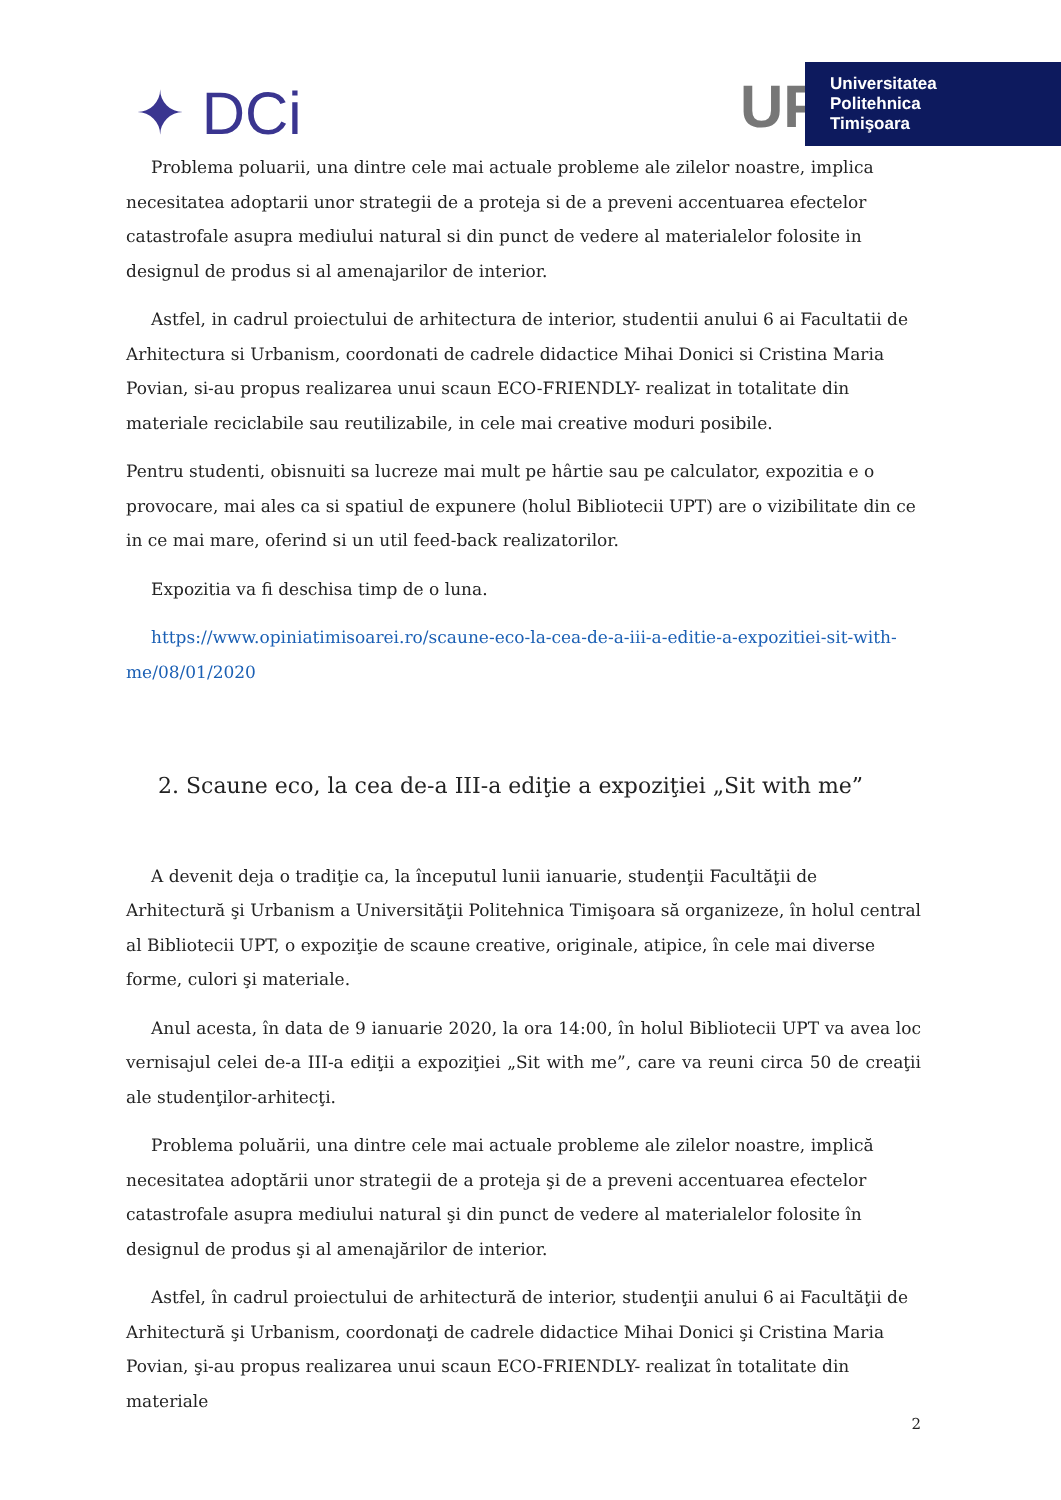✦ DCi
UP
Universitatea
Politehnica
Timişoara
Problema poluarii, una dintre cele mai actuale probleme ale zilelor noastre, implica necesitatea adoptarii unor strategii de a proteja si de a preveni accentuarea efectelor catastrofale asupra mediului natural si din punct de vedere al materialelor folosite in designul de produs si al amenajarilor de interior.
Astfel, in cadrul proiectului de arhitectura de interior, studentii anului 6 ai Facultatii de Arhitectura si Urbanism, coordonati de cadrele didactice Mihai Donici si Cristina Maria Povian, si-au propus realizarea unui scaun ECO-FRIENDLY- realizat in totalitate din materiale reciclabile sau reutilizabile, in cele mai creative moduri posibile.
Pentru studenti, obisnuiti sa lucreze mai mult pe hârtie sau pe calculator, expozitia e o provocare, mai ales ca si spatiul de expunere (holul Bibliotecii UPT) are o vizibilitate din ce in ce mai mare, oferind si un util feed-back realizatorilor.
Expozitia va fi deschisa timp de o luna.
https://www.opiniatimisoarei.ro/scaune-eco-la-cea-de-a-iii-a-editie-a-expozitiei-sit-with-me/08/01/2020
2. Scaune eco, la cea de-a III-a ediţie a expoziţiei „Sit with me”
A devenit deja o tradiţie ca, la începutul lunii ianuarie, studenţii Facultăţii de Arhitectură şi Urbanism a Universităţii Politehnica Timişoara să organizeze, în holul central al Bibliotecii UPT, o expoziţie de scaune creative, originale, atipice, în cele mai diverse forme, culori şi materiale.
Anul acesta, în data de 9 ianuarie 2020, la ora 14:00, în holul Bibliotecii UPT va avea loc vernisajul celei de-a III-a ediţii a expoziţiei „Sit with me”, care va reuni circa 50 de creaţii ale studenţilor-arhitecţi.
Problema poluării, una dintre cele mai actuale probleme ale zilelor noastre, implică necesitatea adoptării unor strategii de a proteja şi de a preveni accentuarea efectelor catastrofale asupra mediului natural şi din punct de vedere al materialelor folosite în designul de produs şi al amenajărilor de interior.
Astfel, în cadrul proiectului de arhitectură de interior, studenţii anului 6 ai Facultăţii de Arhitectură şi Urbanism, coordonaţi de cadrele didactice Mihai Donici şi Cristina Maria Povian, şi-au propus realizarea unui scaun ECO-FRIENDLY- realizat în totalitate din materiale
2